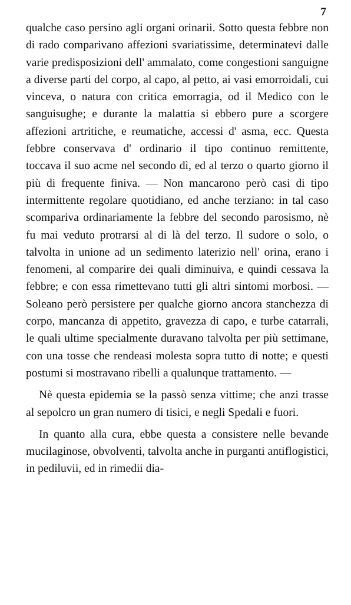7
qualche caso persino agli organi orinarii. Sotto questa febbre non di rado comparivano affezioni svariatissime, determinatevi dalle varie predisposizioni dell' ammalato, come congestioni sanguigne a diverse parti del corpo, al capo, al petto, ai vasi emorroidali, cui vinceva, o natura con critica emorragia, od il Medico con le sanguisughe; e durante la malattia si ebbero pure a scorgere affezioni artritiche, e reumatiche, accessi d' asma, ecc. Questa febbre conservava d' ordinario il tipo continuo remittente, toccava il suo acme nel secondo dì, ed al terzo o quarto giorno il più di frequente finiva. — Non mancarono però casi di tipo intermittente regolare quotidiano, ed anche terziano: in tal caso scompariva ordinariamente la febbre del secondo parosismo, nè fu mai veduto protrarsi al di là del terzo. Il sudore o solo, o talvolta in unione ad un sedimento laterizio nell' orina, erano i fenomeni, al comparire dei quali diminuiva, e quindi cessava la febbre; e con essa rimettevano tutti gli altri sintomi morbosi. — Soleano però persistere per qualche giorno ancora stanchezza di corpo, mancanza di appetito, gravezza di capo, e turbe catarrali, le quali ultime specialmente duravano talvolta per più settimane, con una tosse che rendeasi molesta sopra tutto di notte; e questi postumi si mostravano ribelli a qualunque trattamento. —
Nè questa epidemia se la passò senza vittime; che anzi trasse al sepolcro un gran numero di tisici, e negli Spedali e fuori.
In quanto alla cura, ebbe questa a consistere nelle bevande mucilaginose, obvolventi, talvolta anche in purganti antiflogistici, in pediluvii, ed in rimedii dia-